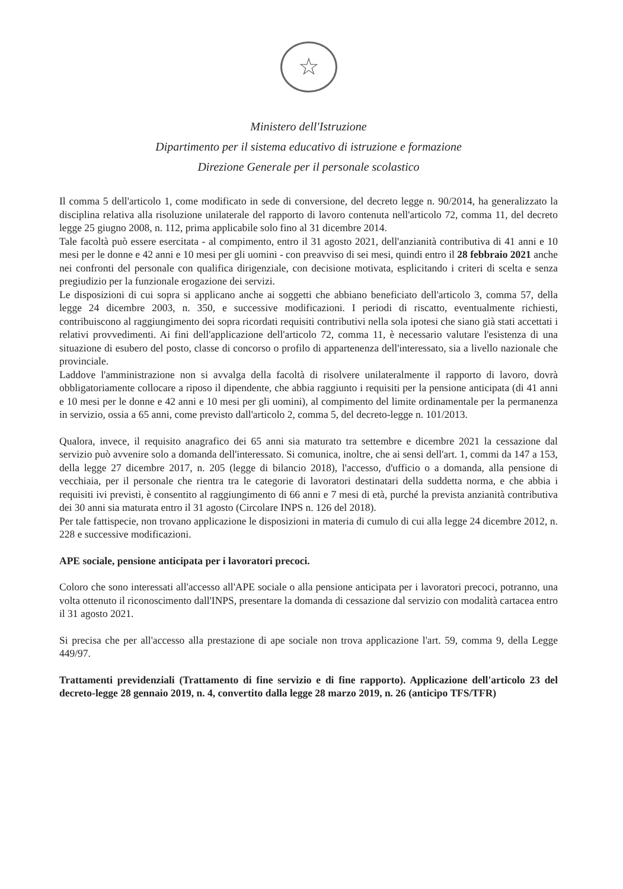☆
Ministero dell'Istruzione
Dipartimento per il sistema educativo di istruzione e formazione
Direzione Generale per il personale scolastico
Il comma 5 dell'articolo 1, come modificato in sede di conversione, del decreto legge n. 90/2014, ha generalizzato la disciplina relativa alla risoluzione unilaterale del rapporto di lavoro contenuta nell'articolo 72, comma 11, del decreto legge 25 giugno 2008, n. 112, prima applicabile solo fino al 31 dicembre 2014.
Tale facoltà può essere esercitata - al compimento, entro il 31 agosto 2021, dell'anzianità contributiva di 41 anni e 10 mesi per le donne e 42 anni e 10 mesi per gli uomini - con preavviso di sei mesi, quindi entro il 28 febbraio 2021 anche nei confronti del personale con qualifica dirigenziale, con decisione motivata, esplicitando i criteri di scelta e senza pregiudizio per la funzionale erogazione dei servizi.
Le disposizioni di cui sopra si applicano anche ai soggetti che abbiano beneficiato dell'articolo 3, comma 57, della legge 24 dicembre 2003, n. 350, e successive modificazioni. I periodi di riscatto, eventualmente richiesti, contribuiscono al raggiungimento dei sopra ricordati requisiti contributivi nella sola ipotesi che siano già stati accettati i relativi provvedimenti. Ai fini dell'applicazione dell'articolo 72, comma 11, è necessario valutare l'esistenza di una situazione di esubero del posto, classe di concorso o profilo di appartenenza dell'interessato, sia a livello nazionale che provinciale.
Laddove l'amministrazione non si avvalga della facoltà di risolvere unilateralmente il rapporto di lavoro, dovrà obbligatoriamente collocare a riposo il dipendente, che abbia raggiunto i requisiti per la pensione anticipata (di 41 anni e 10 mesi per le donne e 42 anni e 10 mesi per gli uomini), al compimento del limite ordinamentale per la permanenza in servizio, ossia a 65 anni, come previsto dall'articolo 2, comma 5, del decreto-legge n. 101/2013.
Qualora, invece, il requisito anagrafico dei 65 anni sia maturato tra settembre e dicembre 2021 la cessazione dal servizio può avvenire solo a domanda dell'interessato. Si comunica, inoltre, che ai sensi dell'art. 1, commi da 147 a 153, della legge 27 dicembre 2017, n. 205 (legge di bilancio 2018), l'accesso, d'ufficio o a domanda, alla pensione di vecchiaia, per il personale che rientra tra le categorie di lavoratori destinatari della suddetta norma, e che abbia i requisiti ivi previsti, è consentito al raggiungimento di 66 anni e 7 mesi di età, purché la prevista anzianità contributiva dei 30 anni sia maturata entro il 31 agosto (Circolare INPS n. 126 del 2018).
Per tale fattispecie, non trovano applicazione le disposizioni in materia di cumulo di cui alla legge 24 dicembre 2012, n. 228 e successive modificazioni.
APE sociale, pensione anticipata per i lavoratori precoci.
Coloro che sono interessati all'accesso all'APE sociale o alla pensione anticipata per i lavoratori precoci, potranno, una volta ottenuto il riconoscimento dall'INPS, presentare la domanda di cessazione dal servizio con modalità cartacea entro il 31 agosto 2021.
Si precisa che per all'accesso alla prestazione di ape sociale non trova applicazione l'art. 59, comma 9, della Legge 449/97.
Trattamenti previdenziali (Trattamento di fine servizio e di fine rapporto). Applicazione dell'articolo 23 del decreto-legge 28 gennaio 2019, n. 4, convertito dalla legge 28 marzo 2019, n. 26 (anticipo TFS/TFR)